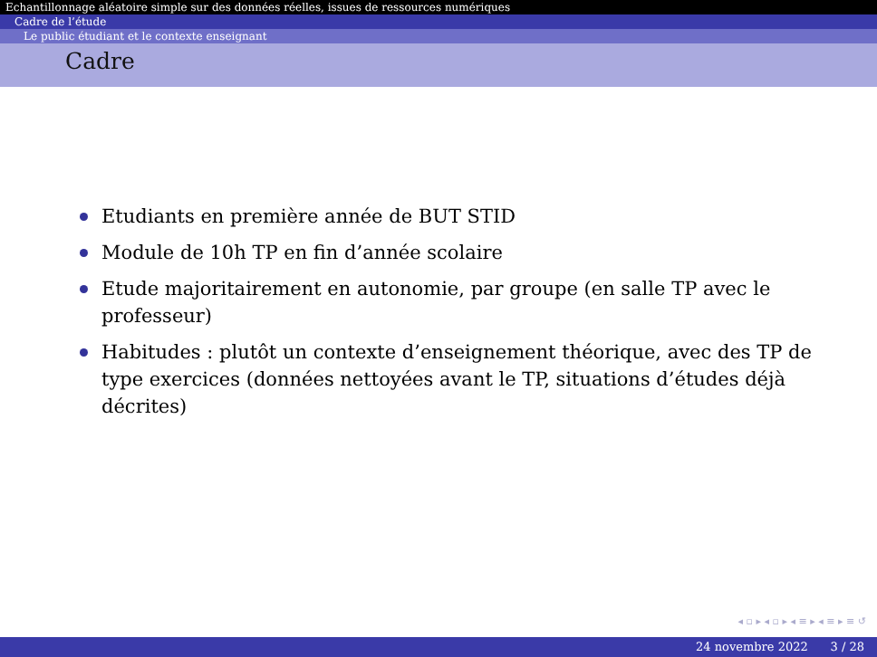Echantillonnage aléatoire simple sur des données réelles, issues de ressources numériques
Cadre de l’étude
Le public étudiant et le contexte enseignant
Cadre
Etudiants en première année de BUT STID
Module de 10h TP en fin d’année scolaire
Etude majoritairement en autonomie, par groupe (en salle TP avec le professeur)
Habitudes : plutôt un contexte d’enseignement théorique, avec des TP de type exercices (données nettoyées avant le TP, situations d’études déjà décrites)
◂ ▫ ▸ ◂ ▫ ▸ ◂ ≡ ▸ ◂ ≡ ▸ ≡ ↺
24 novembre 2022 3 / 28